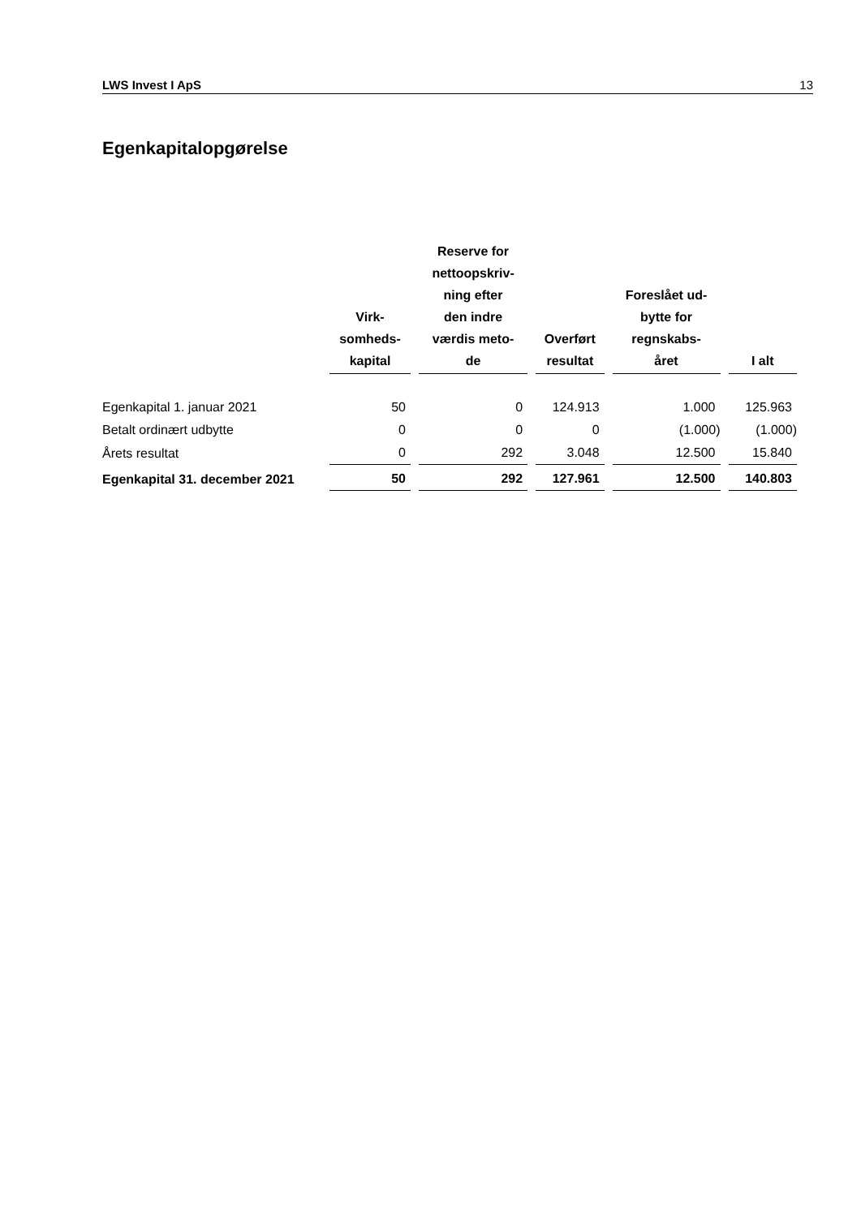LWS Invest I ApS 13
Egenkapitalopgørelse
| | Virk- somheds- kapital | Reserve for nettoopskriv- ning efter den indre værdis meto- de | Overført resultat | Foreslået ud- bytte for regnskabs- året | I alt |
| --- | --- | --- | --- | --- | --- |
| Egenkapital 1. januar 2021 | 50 | 0 | 124.913 | 1.000 | 125.963 |
| Betalt ordinært udbytte | 0 | 0 | 0 | (1.000) | (1.000) |
| Årets resultat | 0 | 292 | 3.048 | 12.500 | 15.840 |
| Egenkapital 31. december 2021 | 50 | 292 | 127.961 | 12.500 | 140.803 |